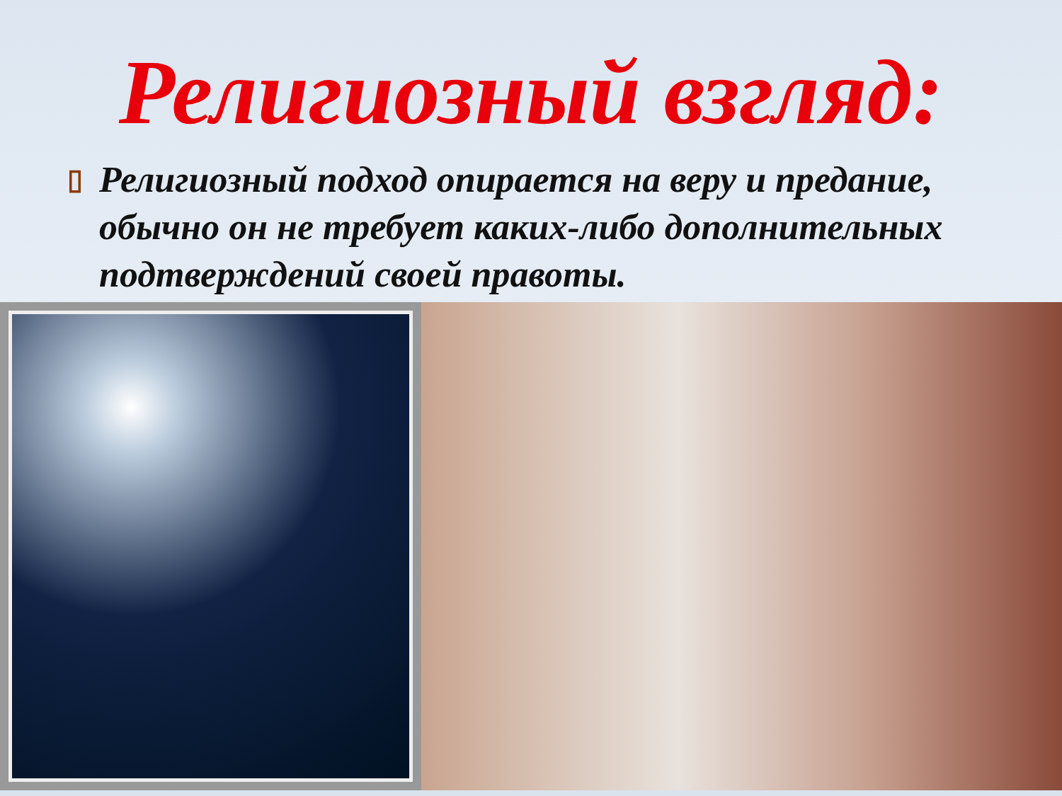Религиозный взгляд:
▯ Религиозный подход опирается на веру и предание, обычно он не требует каких-либо дополнительных подтверждений своей правоты.